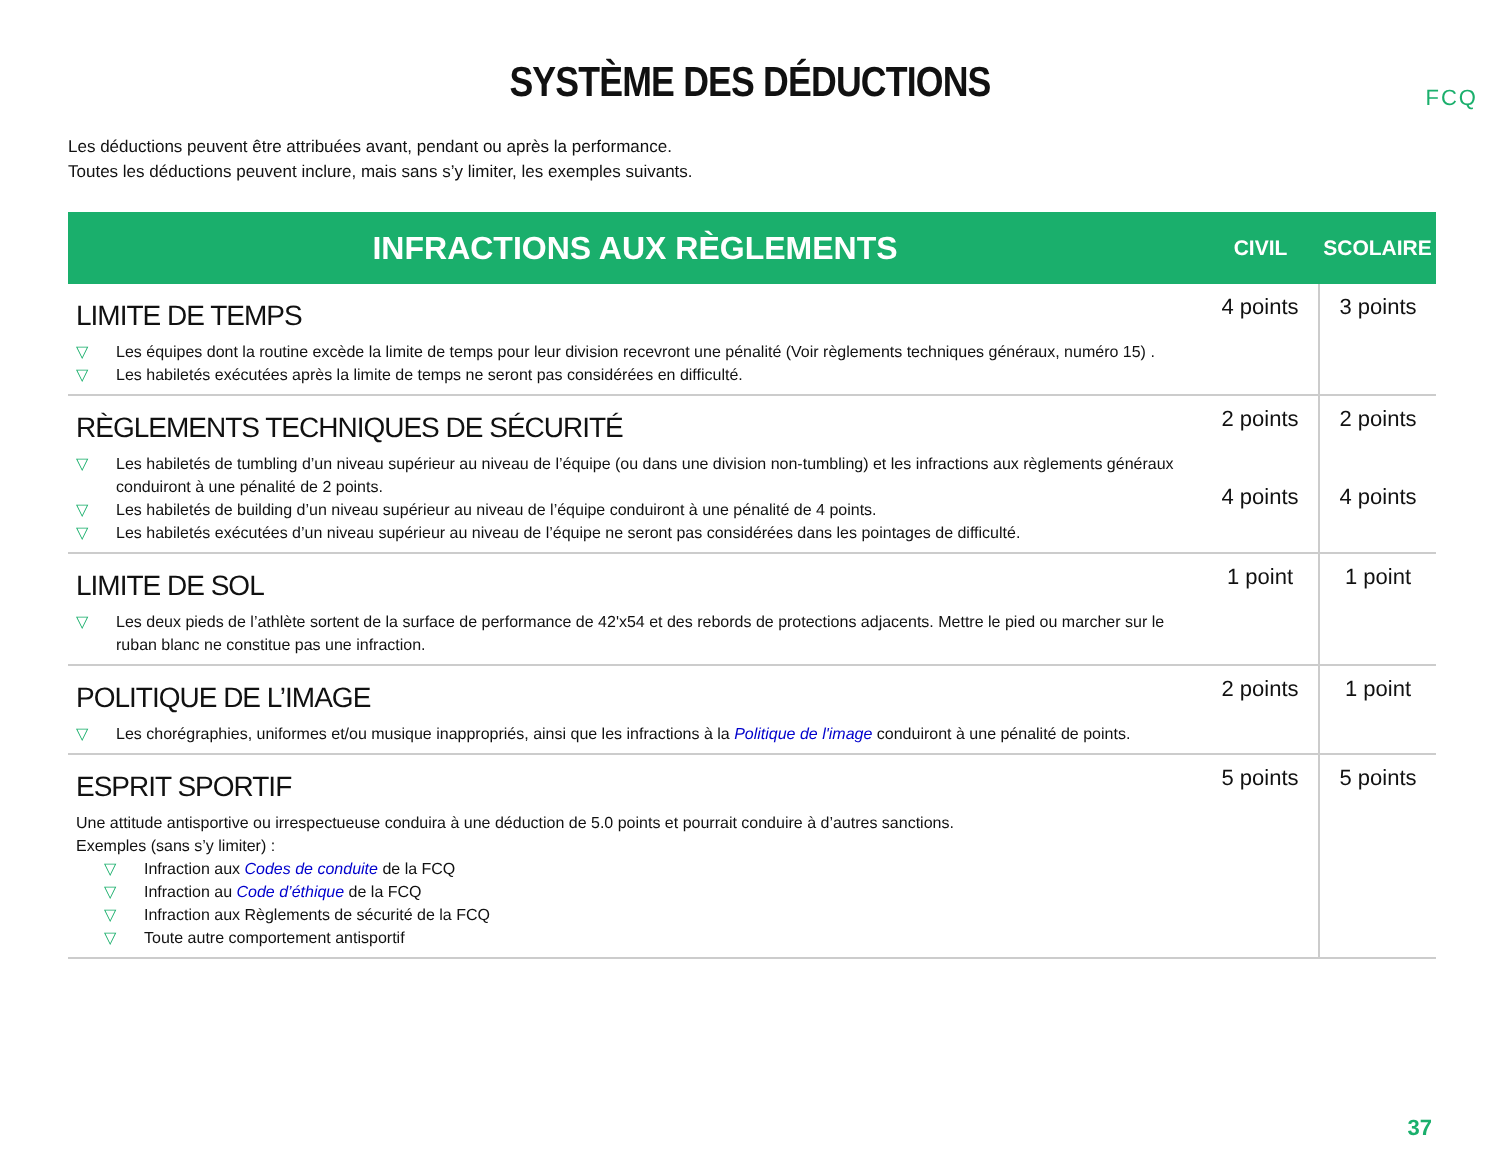FCQ
SYSTÈME DES DÉDUCTIONS
Les déductions peuvent être attribuées avant, pendant ou après la performance.
Toutes les déductions peuvent inclure, mais sans s’y limiter, les exemples suivants.
| INFRACTIONS AUX RÈGLEMENTS | CIVIL | SCOLAIRE |
| --- | --- | --- |
| LIMITE DE TEMPS ▽ Les équipes dont la routine excède la limite de temps pour leur division recevront une pénalité (Voir règlements techniques généraux, numéro 15) . ▽ Les habiletés exécutées après la limite de temps ne seront pas considérées en difficulté. | 4 points | 3 points |
| RÈGLEMENTS TECHNIQUES DE SÉCURITÉ ▽ Les habiletés de tumbling d’un niveau supérieur au niveau de l’équipe (ou dans une division non-tumbling) et les infractions aux règlements généraux conduiront à une pénalité de 2 points. ▽ Les habiletés de building d’un niveau supérieur au niveau de l’équipe conduiront à une pénalité de 4 points. ▽ Les habiletés exécutées d’un niveau supérieur au niveau de l’équipe ne seront pas considérées dans les pointages de difficulté. | 2 points 4 points | 2 points 4 points |
| LIMITE DE SOL ▽ Les deux pieds de l’athlète sortent de la surface de performance de 42'x54 et des rebords de protections adjacents. Mettre le pied ou marcher sur le ruban blanc ne constitue pas une infraction. | 1 point | 1 point |
| POLITIQUE DE L’IMAGE ▽ Les chorégraphies, uniformes et/ou musique inappropriés, ainsi que les infractions à la Politique de l'image conduiront à une pénalité de points. | 2 points | 1 point |
| ESPRIT SPORTIF Une attitude antisportive ou irrespectueuse conduira à une déduction de 5.0 points et pourrait conduire à d’autres sanctions. Exemples (sans s’y limiter) : ▽ Infraction aux Codes de conduite de la FCQ ▽ Infraction au Code d’éthique de la FCQ ▽ Infraction aux Règlements de sécurité de la FCQ ▽ Toute autre comportement antisportif | 5 points | 5 points |
37